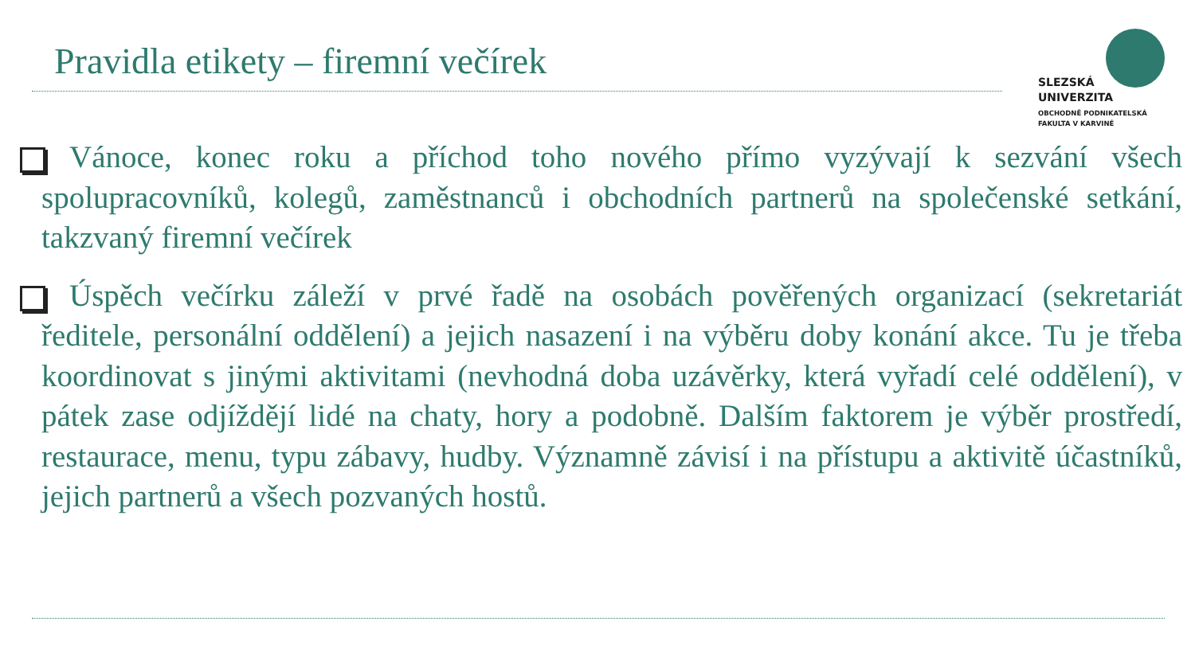Pravidla etikety – firemní večírek
SLEZSKÁ
UNIVERZITA
OBCHODNĚ PODNIKATELSKÁ
FAKULTA V KARVINÉ
Vánoce, konec roku a příchod toho nového přímo vyzývají k sezvání všech spolupracovníků, kolegů, zaměstnanců i obchodních partnerů na společenské setkání, takzvaný firemní večírek
Úspěch večírku záleží v prvé řadě na osobách pověřených organizací (sekretariát ředitele, personální oddělení) a jejich nasazení i na výběru doby konání akce. Tu je třeba koordinovat s jinými aktivitami (nevhodná doba uzávěrky, která vyřadí celé oddělení), v pátek zase odjíždějí lidé na chaty, hory a podobně. Dalším faktorem je výběr prostředí, restaurace, menu, typu zábavy, hudby. Významně závisí i na přístupu a aktivitě účastníků, jejich partnerů a všech pozvaných hostů.